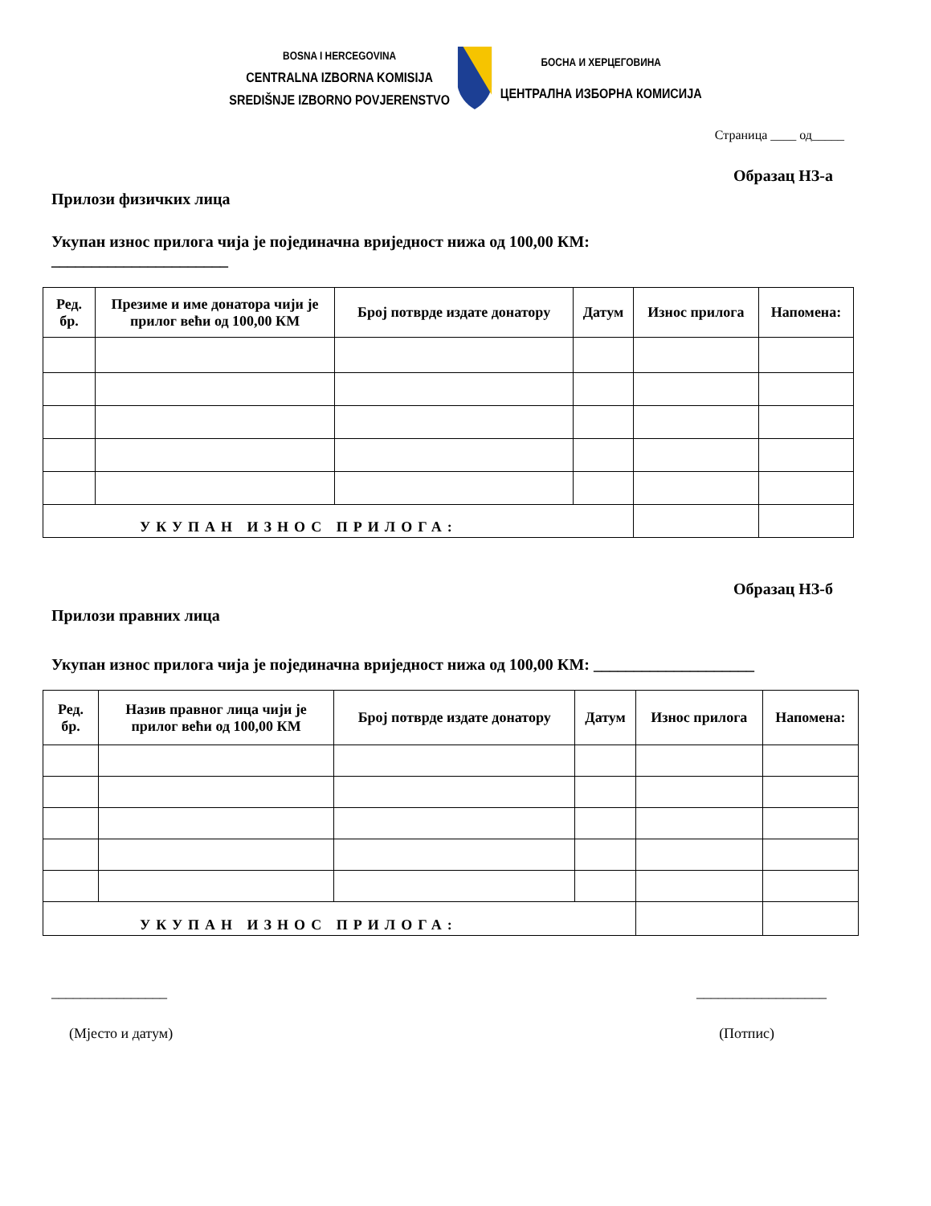BOSNA I HERCEGOVINA
CENTRALNA IZBORNA KOMISIJA
SREDIŠNJE IZBORNO POVJERENSTVO
БОСНА И ХЕРЦЕГОВИНА
ЦЕНТРАЛНА ИЗБОРНА КОМИСИЈА
Страница ____ од_____
Образац НЗ-а
Прилози физичких лица
Укупан износ прилога чија је појединачна вриједност нижа од 100,00 КМ:
______________________
| Ред. бр. | Презиме и име донатора чији је прилог већи од 100,00 КМ | Број потврде издате донатору | Датум | Износ прилога | Напомена: |
| --- | --- | --- | --- | --- | --- |
| УКУПАН ИЗНОС ПРИЛОГА: | | | | | |
Образац НЗ-б
Прилози правних лица
Укупан износ прилога чија је појединачна вриједност нижа од 100,00 КМ: ____________________
| Ред. бр. | Назив правног лица чији је прилог већи од 100,00 КМ | Број потврде издате донатору | Датум | Износ прилога | Напомена: |
| --- | --- | --- | --- | --- | --- |
| УКУПАН ИЗНОС ПРИЛОГА: | | | | | |
________________ __________________
(Мјесто и датум) (Потпис)